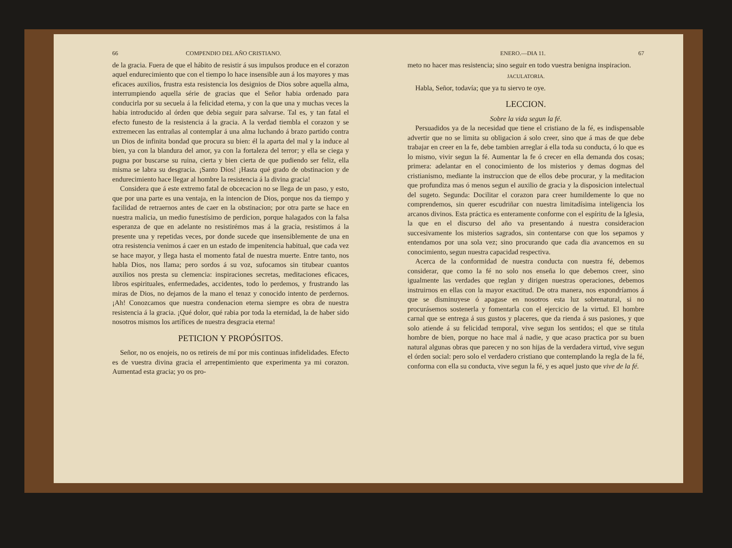66 COMPENDIO DEL AÑO CRISTIANO.
de la gracia. Fuera de que el hábito de resistir á sus impulsos produce en el corazon aquel endurecimiento que con el tiempo lo hace insensible aun á los mayores y mas eficaces auxilios, frustra esta resistencia los designios de Dios sobre aquella alma, interrumpiendo aquella série de gracias que el Señor habia ordenado para conducirla por su secuela á la felicidad eterna, y con la que una y muchas veces la habia introducido al órden que debia seguir para salvarse. Tal es, y tan fatal el efecto funesto de la resistencia á la gracia. A la verdad tiembla el corazon y se extremecen las entrañas al contemplar á una alma luchando á brazo partido contra un Dios de infinita bondad que procura su bien: él la aparta del mal y la induce al bien, ya con la blandura del amor, ya con la fortaleza del terror; y ella se ciega y pugna por buscarse su ruina, cierta y bien cierta de que pudiendo ser feliz, ella misma se labra su desgracia. ¡Santo Dios! ¡Hasta qué grado de obstinacion y de endurecimiento hace llegar al hombre la resistencia á la divina gracia!
Considera que á este extremo fatal de obcecacion no se llega de un paso, y esto, que por una parte es una ventaja, en la intencion de Dios, porque nos da tiempo y facilidad de retraernos antes de caer en la obstinacion; por otra parte se hace en nuestra malicia, un medio funestísimo de perdicion, porque halagados con la falsa esperanza de que en adelante no resistirémos mas á la gracia, resistimos á la presente una y repetidas veces, por donde sucede que insensiblemente de una en otra resistencia venimos á caer en un estado de impenitencia habitual, que cada vez se hace mayor, y llega hasta el momento fatal de nuestra muerte. Entre tanto, nos habla Dios, nos llama; pero sordos á su voz, sufocamos sin titubear cuantos auxilios nos presta su clemencia: inspiraciones secretas, meditaciones eficaces, libros espirituales, enfermedades, accidentes, todo lo perdemos, y frustrando las miras de Dios, no dejamos de la mano el tenaz y conocido intento de perdernos. ¡Ah! Conozcamos que nuestra condenacion eterna siempre es obra de nuestra resistencia á la gracia. ¡Qué dolor, qué rabia por toda la eternidad, la de haber sido nosotros mismos los artífices de nuestra desgracia eterna!
PETICION Y PROPÓSITOS.
Señor, no os enojeis, no os retireis de mí por mis continuas infidelidades. Efecto es de vuestra divina gracia el arrepentimiento que experimenta ya mi corazon. Aumentad esta gracia; yo os pro-
ENERO.—DIA 11. 67
meto no hacer mas resistencia; sino seguir en todo vuestra benigna inspiracion.
JACULATORIA.
Habla, Señor, todavía; que ya tu siervo te oye.
LECCION.
Sobre la vida segun la fé.
Persuadidos ya de la necesidad que tiene el cristiano de la fé, es indispensable advertir que no se limita su obligacion á solo creer, sino que á mas de que debe trabajar en creer en la fe, debe tambien arreglar á ella toda su conducta, ó lo que es lo mismo, vivir segun la fé. Aumentar la fe ó crecer en ella demanda dos cosas; primera: adelantar en el conocimiento de los misterios y demas dogmas del cristianismo, mediante la instruccion que de ellos debe procurar, y la meditacion que profundiza mas ó menos segun el auxilio de gracia y la disposicion intelectual del sugeto. Segunda: Docilitar el corazon para creer humildemente lo que no comprendemos, sin querer escudriñar con nuestra limitadísima inteligencia los arcanos divinos. Esta práctica es enteramente conforme con el espíritu de la Iglesia, la que en el discurso del año va presentando á nuestra consideracion succesivamente los misterios sagrados, sin contentarse con que los sepamos y entendamos por una sola vez; sino procurando que cada dia avancemos en su conocimiento, segun nuestra capacidad respectiva.
Acerca de la conformidad de nuestra conducta con nuestra fé, debemos considerar, que como la fé no solo nos enseña lo que debemos creer, sino igualmente las verdades que reglan y dirigen nuestras operaciones, debemos instruirnos en ellas con la mayor exactitud. De otra manera, nos expondríamos á que se disminuyese ó apagase en nosotros esta luz sobrenatural, si no procurásemos sostenerla y fomentarla con el ejercicio de la virtud. El hombre carnal que se entrega á sus gustos y placeres, que da rienda á sus pasiones, y que solo atiende á su felicidad temporal, vive segun los sentidos; el que se titula hombre de bien, porque no hace mal á nadie, y que acaso practica por su buen natural algunas obras que parecen y no son hijas de la verdadera virtud, vive segun el órden social: pero solo el verdadero cristiano que contemplando la regla de la fé, conforma con ella su conducta, vive segun la fé, y es aquel justo que vive de la fé.